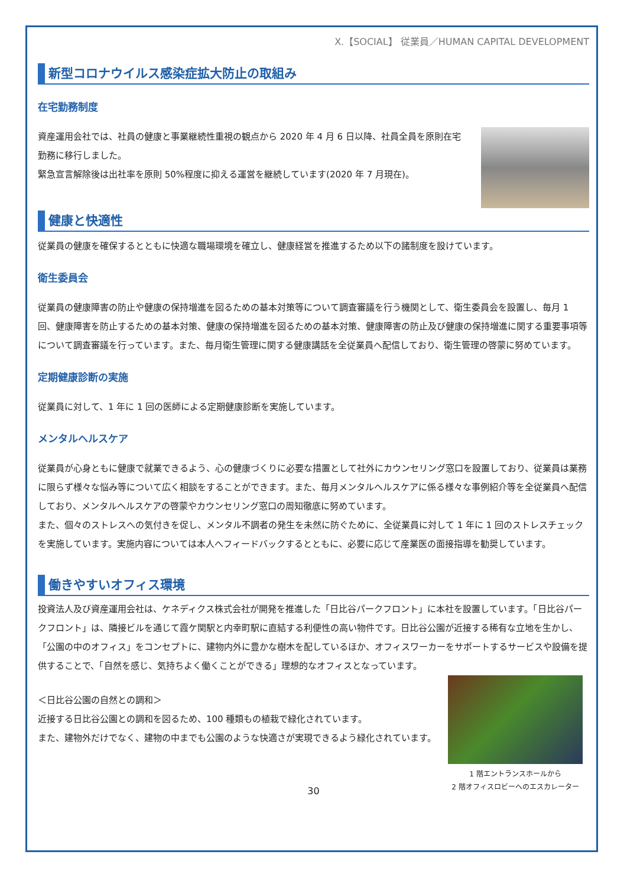X.【SOCIAL】 従業員／HUMAN CAPITAL DEVELOPMENT
新型コロナウイルス感染症拡大防止の取組み
在宅勤務制度
資産運用会社では、社員の健康と事業継続性重視の観点から 2020 年 4 月 6 日以降、社員全員を原則在宅勤務に移行しました。
緊急宣言解除後は出社率を原則 50%程度に抑える運営を継続しています(2020 年 7 月現在)。
健康と快適性
従業員の健康を確保するとともに快適な職場環境を確立し、健康経営を推進するため以下の諸制度を設けています。
衛生委員会
従業員の健康障害の防止や健康の保持増進を図るための基本対策等について調査審議を行う機関として、衛生委員会を設置し、毎月 1 回、健康障害を防止するための基本対策、健康の保持増進を図るための基本対策、健康障害の防止及び健康の保持増進に関する重要事項等について調査審議を行っています。また、毎月衛生管理に関する健康講話を全従業員へ配信しており、衛生管理の啓蒙に努めています。
定期健康診断の実施
従業員に対して、1 年に 1 回の医師による定期健康診断を実施しています。
メンタルヘルスケア
従業員が心身ともに健康で就業できるよう、心の健康づくりに必要な措置として社外にカウンセリング窓口を設置しており、従業員は業務に限らず様々な悩み等について広く相談をすることができます。また、毎月メンタルヘルスケアに係る様々な事例紹介等を全従業員へ配信しており、メンタルヘルスケアの啓蒙やカウンセリング窓口の周知徹底に努めています。
また、個々のストレスへの気付きを促し、メンタル不調者の発生を未然に防ぐために、全従業員に対して 1 年に 1 回のストレスチェックを実施しています。実施内容については本人へフィードバックするとともに、必要に応じて産業医の面接指導を勧奨しています。
働きやすいオフィス環境
投資法人及び資産運用会社は、ケネディクス株式会社が開発を推進した「日比谷パークフロント」に本社を設置しています。「日比谷パークフロント」は、隣接ビルを通じて霞ケ関駅と内幸町駅に直結する利便性の高い物件です。日比谷公園が近接する稀有な立地を生かし、「公園の中のオフィス」をコンセプトに、建物内外に豊かな樹木を配しているほか、オフィスワーカーをサポートするサービスや設備を提供することで、「自然を感じ、気持ちよく働くことができる」理想的なオフィスとなっています。
＜日比谷公園の自然との調和＞
近接する日比谷公園との調和を図るため、100 種類もの植栽で緑化されています。
また、建物外だけでなく、建物の中までも公園のような快適さが実現できるよう緑化されています。
1 階エントランスホールから
2 階オフィスロビーへのエスカレーター
30